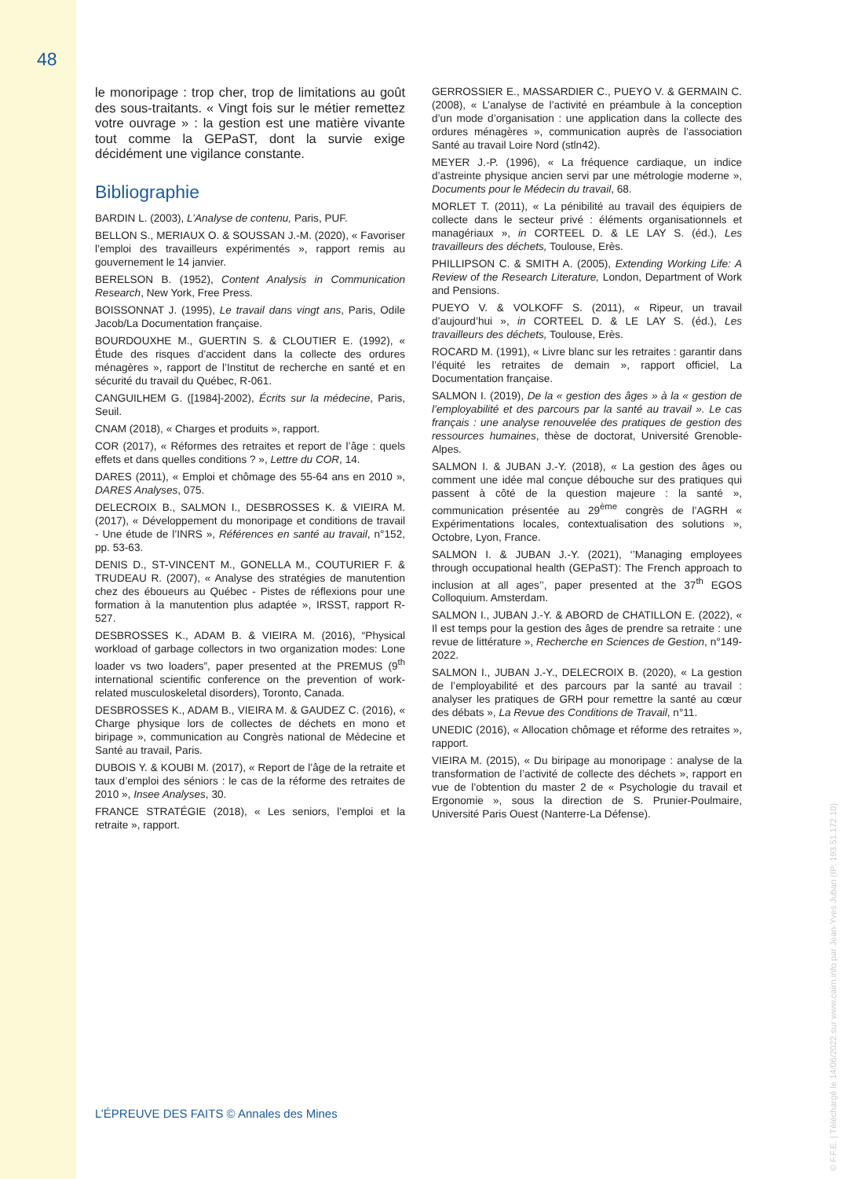48
le monoripage : trop cher, trop de limitations au goût des sous-traitants. « Vingt fois sur le métier remettez votre ouvrage » : la gestion est une matière vivante tout comme la GEPaST, dont la survie exige décidément une vigilance constante.
Bibliographie
BARDIN L. (2003), L’Analyse de contenu, Paris, PUF.
BELLON S., MERIAUX O. & SOUSSAN J.-M. (2020), « Favoriser l’emploi des travailleurs expérimentés », rapport remis au gouvernement le 14 janvier.
BERELSON B. (1952), Content Analysis in Communication Research, New York, Free Press.
BOISSONNAT J. (1995), Le travail dans vingt ans, Paris, Odile Jacob/La Documentation française.
BOURDOUXHE M., GUERTIN S. & CLOUTIER E. (1992), « Étude des risques d’accident dans la collecte des ordures ménagères », rapport de l’Institut de recherche en santé et en sécurité du travail du Québec, R-061.
CANGUILHEM G. ([1984]-2002), Écrits sur la médecine, Paris, Seuil.
CNAM (2018), « Charges et produits », rapport.
COR (2017), « Réformes des retraites et report de l’âge : quels effets et dans quelles conditions ? », Lettre du COR, 14.
DARES (2011), « Emploi et chômage des 55-64 ans en 2010 », DARES Analyses, 075.
DELECROIX B., SALMON I., DESBROSSES K. & VIEIRA M. (2017), « Développement du monoripage et conditions de travail - Une étude de l’INRS », Références en santé au travail, n°152, pp. 53-63.
DENIS D., ST-VINCENT M., GONELLA M., COUTURIER F. & TRUDEAU R. (2007), « Analyse des stratégies de manutention chez des éboueurs au Québec - Pistes de réflexions pour une formation à la manutention plus adaptée », IRSST, rapport R-527.
DESBROSSES K., ADAM B. & VIEIRA M. (2016), “Physical workload of garbage collectors in two organization modes: Lone loader vs two loaders”, paper presented at the PREMUS (9<sup>th</sup> international scientific conference on the prevention of work-related musculoskeletal disorders), Toronto, Canada.
DESBROSSES K., ADAM B., VIEIRA M. & GAUDEZ C. (2016), « Charge physique lors de collectes de déchets en mono et biripage », communication au Congrès national de Médecine et Santé au travail, Paris.
DUBOIS Y. & KOUBI M. (2017), « Report de l’âge de la retraite et taux d’emploi des séniors : le cas de la réforme des retraites de 2010 », Insee Analyses, 30.
FRANCE STRATÉGIE (2018), « Les seniors, l’emploi et la retraite », rapport.
GERROSSIER E., MASSARDIER C., PUEYO V. & GERMAIN C. (2008), « L’analyse de l’activité en préambule à la conception d’un mode d’organisation : une application dans la collecte des ordures ménagères », communication auprès de l’association Santé au travail Loire Nord (stln42).
MEYER J.-P. (1996), « La fréquence cardiaque, un indice d’astreinte physique ancien servi par une métrologie moderne », Documents pour le Médecin du travail, 68.
MORLET T. (2011), « La pénibilité au travail des équipiers de collecte dans le secteur privé : éléments organisationnels et managériaux », in CORTEEL D. & LE LAY S. (éd.), Les travailleurs des déchets, Toulouse, Erès.
PHILLIPSON C. & SMITH A. (2005), Extending Working Life: A Review of the Research Literature, London, Department of Work and Pensions.
PUEYO V. & VOLKOFF S. (2011), « Ripeur, un travail d’aujourd’hui », in CORTEEL D. & LE LAY S. (éd.), Les travailleurs des déchets, Toulouse, Erès.
ROCARD M. (1991), « Livre blanc sur les retraites : garantir dans l’équité les retraites de demain », rapport officiel, La Documentation française.
SALMON I. (2019), De la « gestion des âges » à la « gestion de l’employabilité et des parcours par la santé au travail ». Le cas français : une analyse renouvelée des pratiques de gestion des ressources humaines, thèse de doctorat, Université Grenoble-Alpes.
SALMON I. & JUBAN J.-Y. (2018), « La gestion des âges ou comment une idée mal conçue débouche sur des pratiques qui passent à côté de la question majeure : la santé », communication présentée au 29<sup>ème</sup> congrès de l’AGRH « Expérimentations locales, contextualisation des solutions », Octobre, Lyon, France.
SALMON I. & JUBAN J.-Y. (2021), ‘’Managing employees through occupational health (GEPaST): The French approach to inclusion at all ages’’, paper presented at the 37<sup>th</sup> EGOS Colloquium. Amsterdam.
SALMON I., JUBAN J.-Y. & ABORD de CHATILLON E. (2022), « Il est temps pour la gestion des âges de prendre sa retraite : une revue de littérature », Recherche en Sciences de Gestion, n°149-2022.
SALMON I., JUBAN J.-Y., DELECROIX B. (2020), « La gestion de l’employabilité et des parcours par la santé au travail : analyser les pratiques de GRH pour remettre la santé au cœur des débats », La Revue des Conditions de Travail, n°11.
UNEDIC (2016), « Allocation chômage et réforme des retraites », rapport.
VIEIRA M. (2015), « Du biripage au monoripage : analyse de la transformation de l’activité de collecte des déchets », rapport en vue de l’obtention du master 2 de « Psychologie du travail et Ergonomie », sous la direction de S. Prunier-Poulmaire, Université Paris Ouest (Nanterre-La Défense).
L’ÉPREUVE DES FAITS © Annales des Mines
© F.F.E. | Téléchargé le 14/06/2022 sur www.cairn.info par Jean-Yves Juban (IP: 193.51.172.10)